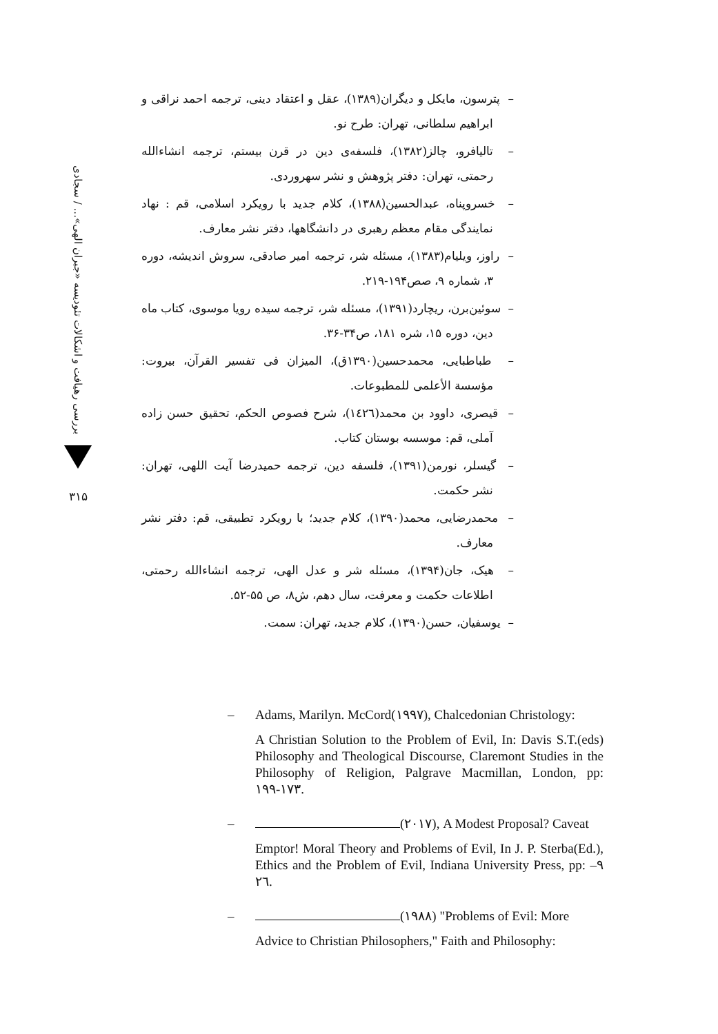بررسی رهیافت و اشکالات تئودیسه «جبران الهی»... / سجادی
۳۱۵
– پترسون، مایکل و دیگران(۱۳۸۹)، عقل و اعتقاد دینی، ترجمه احمد نراقی و ابراهیم سلطانی، تهران: طرح نو.
– تالیافرو، چالز(۱۳۸۲)، فلسفه‌ی دین در قرن بیستم، ترجمه انشاءالله رحمتی، تهران: دفتر پژوهش و نشر سهروردی.
– خسروپناه، عبدالحسین(۱۳۸۸)، کلام جدید با رویکرد اسلامی، قم : نهاد نمایندگی مقام معظم رهبری در دانشگاهها، دفتر نشر معارف.
– راوز، ویلیام(۱۳۸۳)، مسئله شر، ترجمه امیر صادقی، سروش اندیشه، دوره ۳، شماره ۹، صص۱۹۴-۲۱۹.
– سوئین‌برن، ریچارد(۱۳۹۱)، مسئله شر، ترجمه سیده رویا موسوی، کتاب ماه دین، دوره ۱۵، شره ۱۸۱، ص۳۴-۳۶.
– طباطبایی، محمدحسین(۱۳۹۰ق)، المیزان فی تفسیر القرآن، بیروت: مؤسسة الأعلمی للمطبوعات.
– قیصری، داوود بن محمد(١٤٢٦)، شرح فصوص الحکم، تحقیق حسن زاده آملی، قم: موسسه بوستان کتاب.
– گیسلر، نورمن(۱۳۹۱)، فلسفه دین، ترجمه حمیدرضا آیت اللهی، تهران: نشر حکمت.
– محمدرضایی، محمد(۱۳۹۰)، کلام جدید؛ با رویکرد تطبیقی، قم: دفتر نشر معارف.
– هیک، جان(۱۳۹۴)، مسئله شر و عدل الهی، ترجمه انشاءالله رحمتی، اطلاعات حکمت و معرفت، سال دهم، ش۸، ص ۵۵-۵۲.
– یوسفیان، حسن(۱۳۹۰)، کلام جدید، تهران: سمت.
– Adams, Marilyn. McCord(١٩٩٧), Chalcedonian Christology:
A Christian Solution to the Problem of Evil, In: Davis S.T.(eds) Philosophy and Theological Discourse, Claremont Studies in the Philosophy of Religion, Palgrave Macmillan, London, pp: ١٧٣-١٩٩.
– (٢٠١٧), A Modest Proposal? Caveat
Emptor! Moral Theory and Problems of Evil, In J. P. Sterba(Ed.), Ethics and the Problem of Evil, Indiana University Press, pp: ٩–٢٦.
– (١٩٨٨) "Problems of Evil: More
Advice to Christian Philosophers," Faith and Philosophy: